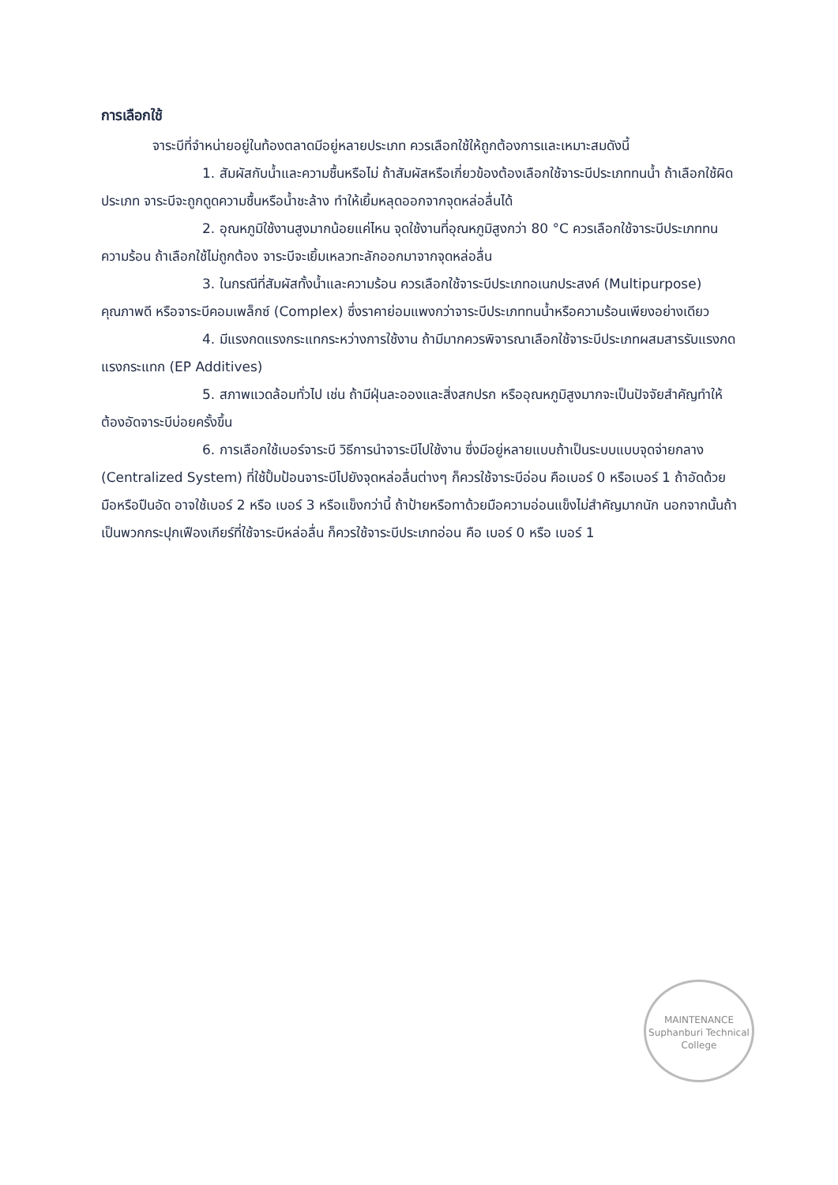การเลือกใช้
จาระบีที่จำหน่ายอยู่ในท้องตลาดมีอยู่หลายประเภท ควรเลือกใช้ให้ถูกต้องการและเหมาะสมดังนี้
1. สัมผัสกับน้ำและความชื้นหรือไม่ ถ้าสัมผัสหรือเกี่ยวข้องต้องเลือกใช้จาระบีประเภททนน้ำ ถ้าเลือกใช้ผิดประเภท จาระบีจะถูกดูดความชื้นหรือน้ำชะล้าง ทำให้เยิ้มหลุดออกจากจุดหล่อลื่นได้
2. อุณหภูมิใช้งานสูงมากน้อยแค่ไหน จุดใช้งานที่อุณหภูมิสูงกว่า 80 °C ควรเลือกใช้จาระบีประเภททนความร้อน ถ้าเลือกใช้ไม่ถูกต้อง จาระบีจะเยิ้มเหลวทะลักออกมาจากจุดหล่อลื่น
3. ในกรณีที่สัมผัสทั้งน้ำและความร้อน ควรเลือกใช้จาระบีประเภทอเนกประสงค์ (Multipurpose) คุณภาพดี หรือจาระบีคอมเพล็กซ์ (Complex) ซึ่งราคาย่อมแพงกว่าจาระบีประเภททนน้ำหรือความร้อนเพียงอย่างเดียว
4. มีแรงกดแรงกระแทกระหว่างการใช้งาน ถ้ามีมากควรพิจารณาเลือกใช้จาระบีประเภทผสมสารรับแรงกดแรงกระแทก (EP Additives)
5. สภาพแวดล้อมทั่วไป เช่น ถ้ามีฝุ่นละอองและสิ่งสกปรก หรืออุณหภูมิสูงมากจะเป็นปัจจัยสำคัญทำให้ต้องอัดจาระบีบ่อยครั้งขึ้น
6. การเลือกใช้เบอร์จาระบี วิธีการนำจาระบีไปใช้งาน ซึ่งมีอยู่หลายแบบถ้าเป็นระบบแบบจุดจ่ายกลาง (Centralized System) ที่ใช้ปั้มป้อนจาระบีไปยังจุดหล่อลื่นต่างๆ ก็ควรใช้จาระบีอ่อน คือเบอร์ 0 หรือเบอร์ 1 ถ้าอัดด้วยมือหรือปืนอัด อาจใช้เบอร์ 2 หรือ เบอร์ 3 หรือแข็งกว่านี้ ถ้าป้ายหรือทาด้วยมือความอ่อนแข็งไม่สำคัญมากนัก นอกจากนั้นถ้าเป็นพวกกระปุกเฟืองเกียร์ที่ใช้จาระบีหล่อลื่น ก็ควรใช้จาระบีประเภทอ่อน คือ เบอร์ 0 หรือ เบอร์ 1
MAINTENANCE
Suphanburi Technical College